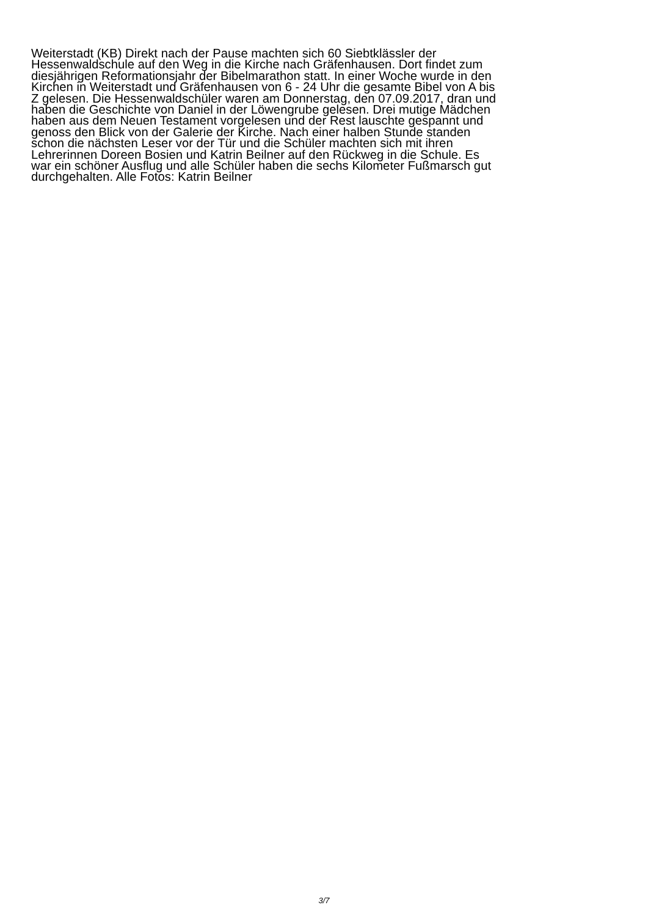Weiterstadt (KB) Direkt nach der Pause machten sich 60 Siebtklässler der Hessenwaldschule auf den Weg in die Kirche nach Gräfenhausen. Dort findet zum diesjährigen Reformationsjahr der Bibelmarathon statt. In einer Woche wurde in den Kirchen in Weiterstadt und Gräfenhausen von 6 - 24 Uhr die gesamte Bibel von A bis Z gelesen. Die Hessenwaldschüler waren am Donnerstag, den 07.09.2017, dran und haben die Geschichte von Daniel in der Löwengrube gelesen. Drei mutige Mädchen haben aus dem Neuen Testament vorgelesen und der Rest lauschte gespannt und genoss den Blick von der Galerie der Kirche. Nach einer halben Stunde standen schon die nächsten Leser vor der Tür und die Schüler machten sich mit ihren Lehrerinnen Doreen Bosien und Katrin Beilner auf den Rückweg in die Schule. Es war ein schöner Ausflug und alle Schüler haben die sechs Kilometer Fußmarsch gut durchgehalten. Alle Fotos: Katrin Beilner
3/7